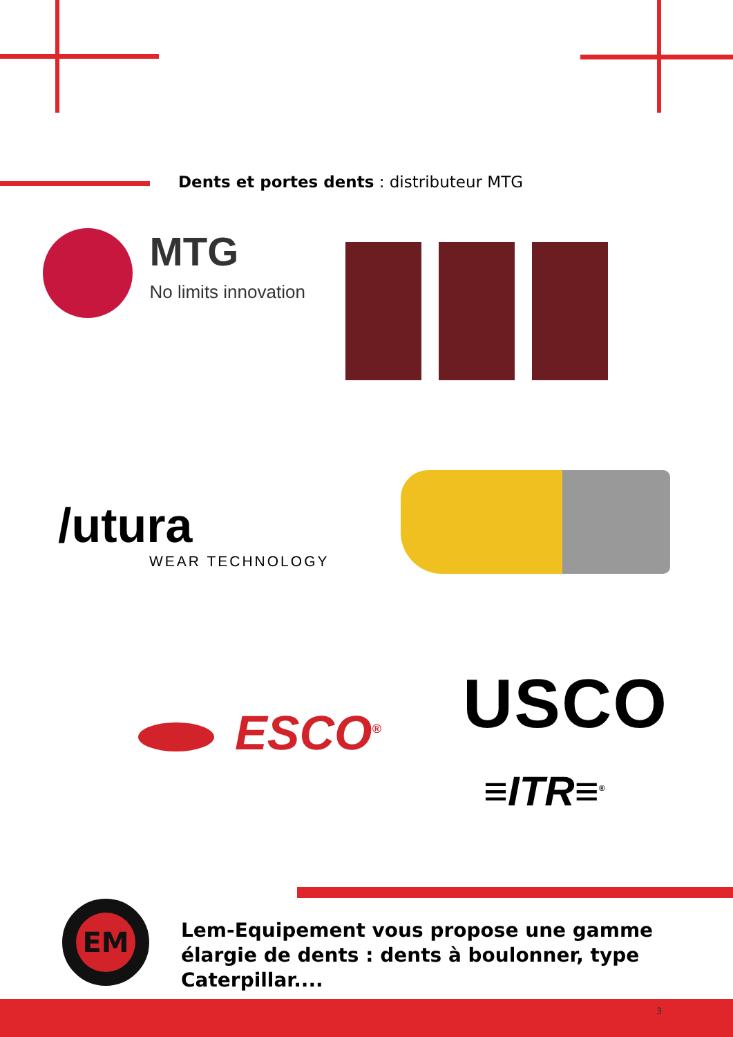Dents et portes dents : distributeur MTG
MTG
No limits innovation
/utura
WEAR TECHNOLOGY
ESCO<sup>®</sup> USCO
≡ITR≡<sup>®</sup>
EM
Lem-Equipement vous propose une gamme élargie de dents : dents à boulonner, type Caterpillar....
3